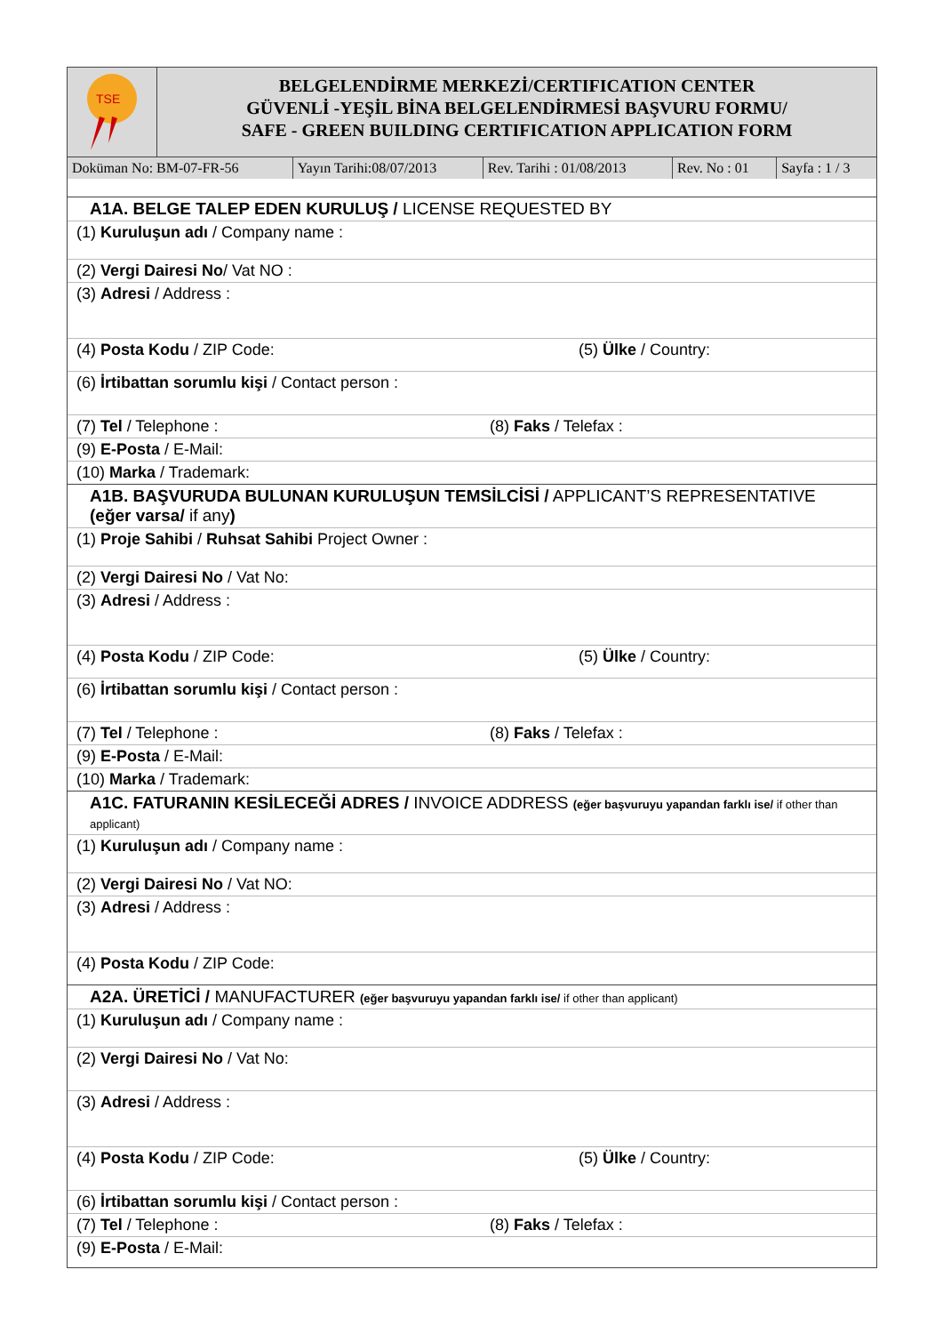TSE
BELGELENDİRME MERKEZİ/CERTIFICATION CENTER
GÜVENLİ -YEŞİL BİNA BELGELENDİRMESİ BAŞVURU FORMU/
SAFE - GREEN BUILDING CERTIFICATION APPLICATION FORM
| Doküman No: BM-07-FR-56 | Yayın Tarihi:08/07/2013 | Rev. Tarihi : 01/08/2013 | Rev. No : 01 | Sayfa : 1 / 3 |
A1A. BELGE TALEP EDEN KURULUŞ / LICENSE REQUESTED BY
(1) Kuruluşun adı / Company name :
(2) Vergi Dairesi No / Vat NO :
(3) Adresi / Address :
(4) Posta Kodu / ZIP Code: (5) Ülke / Country:
(6) İrtibattan sorumlu kişi / Contact person :
(7) Tel / Telephone : (8) Faks / Telefax :
(9) E-Posta / E-Mail:
(10) Marka / Trademark:
A1B. BAŞVURUDA BULUNAN KURULUŞUN TEMSİLCİSİ / APPLICANT’S REPRESENTATIVE
(eğer varsa/ if any)
(1) Proje Sahibi / Ruhsat Sahibi Project Owner :
(2) Vergi Dairesi No / Vat No:
(3) Adresi / Address :
(4) Posta Kodu / ZIP Code: (5) Ülke / Country:
(6) İrtibattan sorumlu kişi / Contact person :
(7) Tel / Telephone : (8) Faks / Telefax :
(9) E-Posta / E-Mail:
(10) Marka / Trademark:
A1C. FATURANIN KESİLECEĞİ ADRES / INVOICE ADDRESS (eğer başvuruyu yapandan farklı ise/ if other than applicant)
(1) Kuruluşun adı / Company name :
(2) Vergi Dairesi No / Vat NO:
(3) Adresi / Address :
(4) Posta Kodu / ZIP Code:
A2A. ÜRETİCİ / MANUFACTURER (eğer başvuruyu yapandan farklı ise/ if other than applicant)
(1) Kuruluşun adı / Company name :
(2) Vergi Dairesi No / Vat No:
(3) Adresi / Address :
(4) Posta Kodu / ZIP Code: (5) Ülke / Country:
(6) İrtibattan sorumlu kişi / Contact person :
(7) Tel / Telephone : (8) Faks / Telefax :
(9) E-Posta / E-Mail: